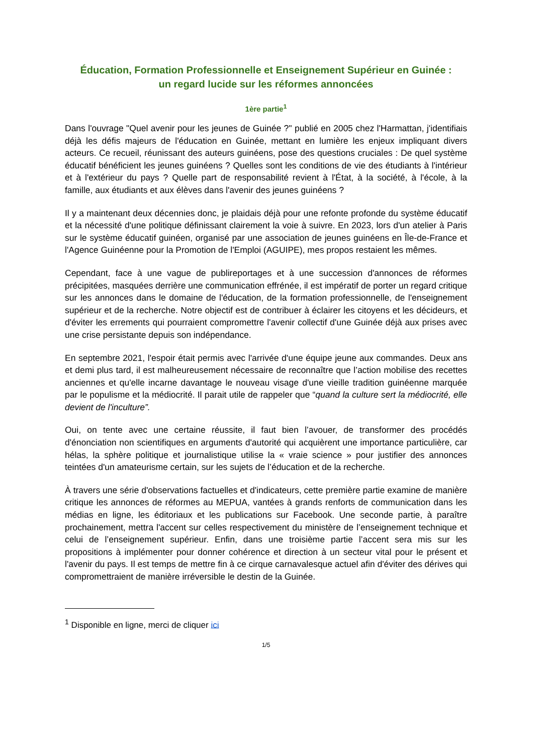Éducation, Formation Professionnelle et Enseignement Supérieur en Guinée :
un regard lucide sur les réformes annoncées
1ère partie<sup>1</sup>
Dans l'ouvrage "Quel avenir pour les jeunes de Guinée ?" publié en 2005 chez l'Harmattan, j'identifiais déjà les défis majeurs de l'éducation en Guinée, mettant en lumière les enjeux impliquant divers acteurs. Ce recueil, réunissant des auteurs guinéens, pose des questions cruciales : De quel système éducatif bénéficient les jeunes guinéens ? Quelles sont les conditions de vie des étudiants à l'intérieur et à l'extérieur du pays ? Quelle part de responsabilité revient à l'État, à la société, à l'école, à la famille, aux étudiants et aux élèves dans l'avenir des jeunes guinéens ?
Il y a maintenant deux décennies donc, je plaidais déjà pour une refonte profonde du système éducatif et la nécessité d'une politique définissant clairement la voie à suivre. En 2023, lors d'un atelier à Paris sur le système éducatif guinéen, organisé par une association de jeunes guinéens en Île-de-France et l'Agence Guinéenne pour la Promotion de l'Emploi (AGUIPE), mes propos restaient les mêmes.
Cependant, face à une vague de publireportages et à une succession d'annonces de réformes précipitées, masquées derrière une communication effrénée, il est impératif de porter un regard critique sur les annonces dans le domaine de l'éducation, de la formation professionnelle, de l'enseignement supérieur et de la recherche. Notre objectif est de contribuer à éclairer les citoyens et les décideurs, et d'éviter les errements qui pourraient compromettre l'avenir collectif d'une Guinée déjà aux prises avec une crise persistante depuis son indépendance.
En septembre 2021, l'espoir était permis avec l'arrivée d'une équipe jeune aux commandes. Deux ans et demi plus tard, il est malheureusement nécessaire de reconnaître que l’action mobilise des recettes anciennes et qu'elle incarne davantage le nouveau visage d'une vieille tradition guinéenne marquée par le populisme et la médiocrité. Il parait utile de rappeler que “quand la culture sert la médiocrité, elle devient de l'inculture”.
Oui, on tente avec une certaine réussite, il faut bien l’avouer, de transformer des procédés d'énonciation non scientifiques en arguments d'autorité qui acquièrent une importance particulière, car hélas, la sphère politique et journalistique utilise la « vraie science » pour justifier des annonces teintées d'un amateurisme certain, sur les sujets de l’éducation et de la recherche.
À travers une série d'observations factuelles et d'indicateurs, cette première partie examine de manière critique les annonces de réformes au MEPUA, vantées à grands renforts de communication dans les médias en ligne, les éditoriaux et les publications sur Facebook. Une seconde partie, à paraître prochainement, mettra l'accent sur celles respectivement du ministère de l’enseignement technique et celui de l’enseignement supérieur. Enfin, dans une troisième partie l’accent sera mis sur les propositions à implémenter pour donner cohérence et direction à un secteur vital pour le présent et l'avenir du pays. Il est temps de mettre fin à ce cirque carnavalesque actuel afin d'éviter des dérives qui compromettraient de manière irréversible le destin de la Guinée.
<sup>1</sup> Disponible en ligne, merci de cliquer ici
1/5